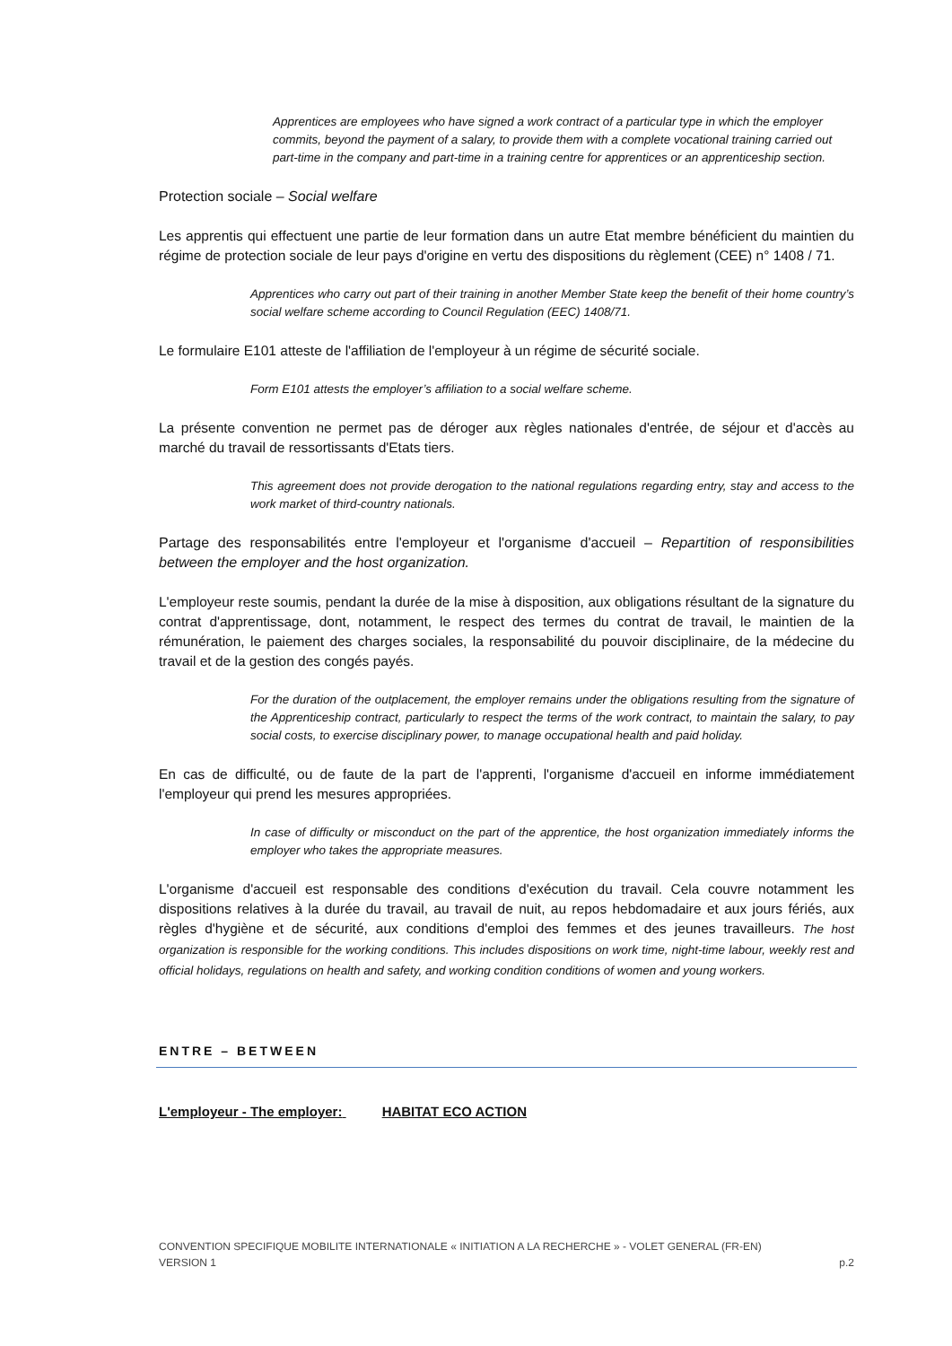Apprentices are employees who have signed a work contract of a particular type in which the employer commits, beyond the payment of a salary, to provide them with a complete vocational training carried out part-time in the company and part-time in a training centre for apprentices or an apprenticeship section.
Protection sociale – Social welfare
Les apprentis qui effectuent une partie de leur formation dans un autre Etat membre bénéficient du maintien du régime de protection sociale de leur pays d'origine en vertu des dispositions du règlement (CEE) n° 1408 / 71.
Apprentices who carry out part of their training in another Member State keep the benefit of their home country’s social welfare scheme according to Council Regulation (EEC) 1408/71.
Le formulaire E101 atteste de l'affiliation de l'employeur à un régime de sécurité sociale.
Form E101 attests the employer’s affiliation to a social welfare scheme.
La présente convention ne permet pas de déroger aux règles nationales d'entrée, de séjour et d'accès au marché du travail de ressortissants d'Etats tiers.
This agreement does not provide derogation to the national regulations regarding entry, stay and access to the work market of third-country nationals.
Partage des responsabilités entre l'employeur et l'organisme d'accueil – Repartition of responsibilities between the employer and the host organization.
L'employeur reste soumis, pendant la durée de la mise à disposition, aux obligations résultant de la signature du contrat d'apprentissage, dont, notamment, le respect des termes du contrat de travail, le maintien de la rémunération, le paiement des charges sociales, la responsabilité du pouvoir disciplinaire, de la médecine du travail et de la gestion des congés payés.
For the duration of the outplacement, the employer remains under the obligations resulting from the signature of the Apprenticeship contract, particularly to respect the terms of the work contract, to maintain the salary, to pay social costs, to exercise disciplinary power, to manage occupational health and paid holiday.
En cas de difficulté, ou de faute de la part de l'apprenti, l'organisme d'accueil en informe immédiatement l'employeur qui prend les mesures appropriées.
In case of difficulty or misconduct on the part of the apprentice, the host organization immediately informs the employer who takes the appropriate measures.
L'organisme d'accueil est responsable des conditions d'exécution du travail. Cela couvre notamment les dispositions relatives à la durée du travail, au travail de nuit, au repos hebdomadaire et aux jours fériés, aux règles d'hygiène et de sécurité, aux conditions d'emploi des femmes et des jeunes travailleurs. The host organization is responsible for the working conditions. This includes dispositions on work time, night-time labour, weekly rest and official holidays, regulations on health and safety, and working condition conditions of women and young workers.
ENTRE – BETWEEN
L'employeur - The employer: HABITAT ECO ACTION
CONVENTION SPECIFIQUE MOBILITE INTERNATIONALE « INITIATION A LA RECHERCHE » - VOLET GENERAL (FR-EN)
VERSION 1 p.2